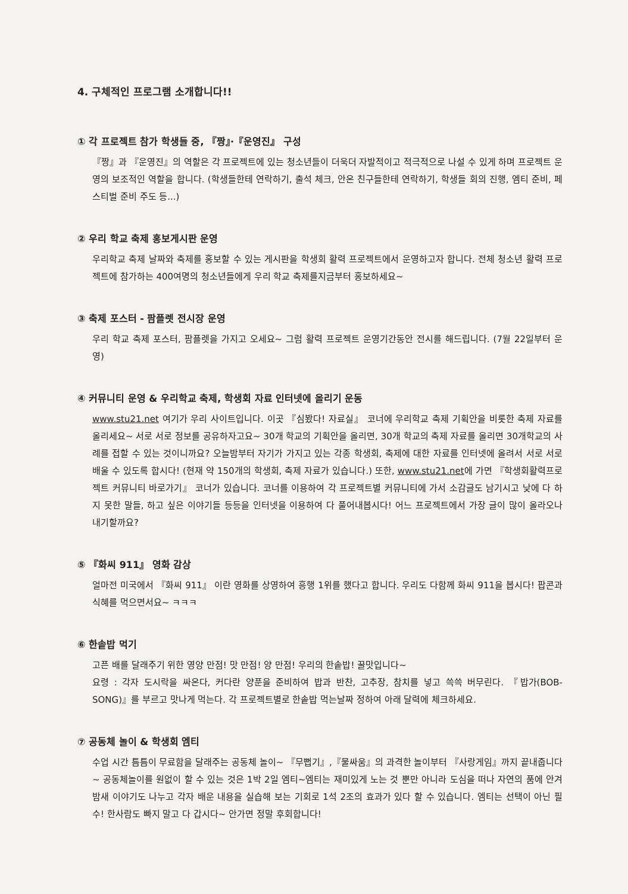4. 구체적인 프로그램 소개합니다!!
① 각 프로젝트 참가 학생들 중, 『짱』·『운영진』 구성
『짱』과 『운영진』의 역할은 각 프로젝트에 있는 청소년들이 더욱더 자발적이고 적극적으로 나설 수 있게 하며 프로젝트 운영의 보조적인 역할을 합니다. (학생들한테 연락하기, 출석 체크, 안온 친구들한테 연락하기, 학생들 회의 진행, 엠티 준비, 페스티벌 준비 주도 등...)
② 우리 학교 축제 홍보게시판 운영
우리학교 축제 날짜와 축제를 홍보할 수 있는 게시판을 학생회 활력 프로젝트에서 운영하고자 합니다. 전체 청소년 활력 프로젝트에 참가하는 400여명의 청소년들에게 우리 학교 축제를지금부터 홍보하세요~
③ 축제 포스터 - 팜플렛 전시장 운영
우리 학교 축제 포스터, 팜플렛을 가지고 오세요~ 그럼 활력 프로젝트 운영기간동안 전시를 해드립니다. (7월 22일부터 운영)
④ 커뮤니티 운영 & 우리학교 축제, 학생회 자료 인터넷에 올리기 운동
www.stu21.net 여기가 우리 사이트입니다. 이곳 『심봤다! 자료실』 코너에 우리학교 축제 기획안을 비롯한 축제 자료를 올리세요~ 서로 서로 정보를 공유하자고요~ 30개 학교의 기획안을 올리면, 30개 학교의 축제 자료를 올리면 30개학교의 사례를 접할 수 있는 것이니까요? 오늘밤부터 자기가 가지고 있는 각종 학생회, 축제에 대한 자료를 인터넷에 올려서 서로 서로 배울 수 있도록 합시다! (현재 약 150개의 학생회, 축제 자료가 있습니다.) 또한, www.stu21.net에 가면 『학생회활력프로젝트 커뮤니티 바로가기』 코너가 있습니다. 코너를 이용하여 각 프로젝트별 커뮤니티에 가서 소감글도 남기시고 낮에 다 하지 못한 말들, 하고 싶은 이야기들 등등을 인터넷을 이용하여 다 풀어내봅시다! 어느 프로젝트에서 가장 글이 많이 올라오나 내기할까요?
⑤ 『화씨 911』 영화 감상
얼마전 미국에서 『화씨 911』 이란 영화를 상영하여 흥행 1위를 했다고 합니다. 우리도 다함께 화씨 911을 봅시다! 팝콘과 식혜를 먹으면서요~ ㅋㅋㅋ
⑥ 한솥밥 먹기
고픈 배를 달래주기 위한 영양 만점! 맛 만점! 양 만점! 우리의 한솥밥! 꿀맛입니다~
요령 : 각자 도시락을 싸온다, 커다란 양푼을 준비하여 밥과 반찬, 고추장, 참치를 넣고 쓱쓱 버무린다. 『밥가(BOB-SONG)』를 부르고 맛나게 먹는다. 각 프로젝트별로 한솥밥 먹는날짜 정하여 아래 달력에 체크하세요.
⑦ 공동체 놀이 & 학생회 엠티
수업 시간 틈틈이 무료함을 달래주는 공동체 놀이~ 『무뻡기』,『물싸움』의 과격한 놀이부터 『사랑게임』까지 끝내줍니다~ 공동체놀이를 원없이 할 수 있는 것은 1박 2일 엠티~엠티는 재미있게 노는 것 뿐만 아니라 도심을 떠나 자연의 품에 안겨 밤새 이야기도 나누고 각자 배운 내용을 실습해 보는 기회로 1석 2조의 효과가 있다 할 수 있습니다. 엠티는 선택이 아닌 필수! 한사람도 빠지 말고 다 갑시다~ 안가면 정말 후회합니다!